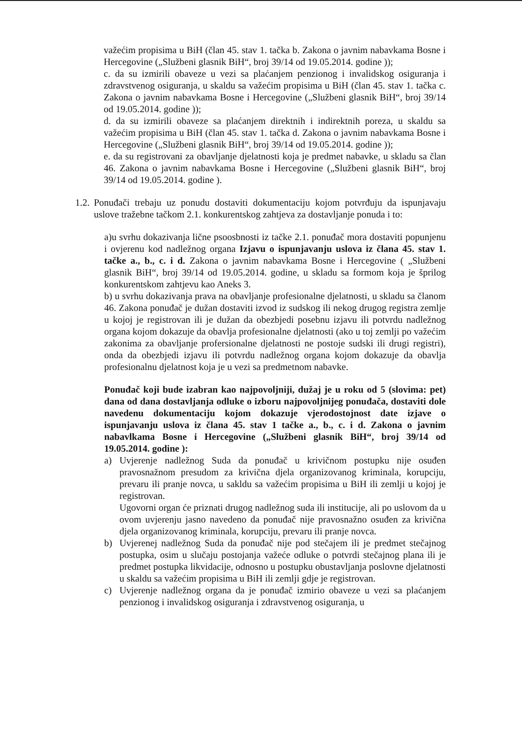važećim propisima u BiH (član 45. stav 1. tačka b. Zakona o javnim nabavkama Bosne i Hercegovine („Službeni glasnik BiH“, broj 39/14 od 19.05.2014. godine ));
c. da su izmirili obaveze u vezi sa plaćanjem penzionog i invalidskog osiguranja i zdravstvenog osiguranja, u skaldu sa važećim propisima u BiH (član 45. stav 1. tačka c. Zakona o javnim nabavkama Bosne i Hercegovine („Službeni glasnik BiH“, broj 39/14 od 19.05.2014. godine ));
d. da su izmirili obaveze sa plaćanjem direktnih i indirektnih poreza, u skaldu sa važećim propisima u BiH (član 45. stav 1. tačka d. Zakona o javnim nabavkama Bosne i Hercegovine („Službeni glasnik BiH“, broj 39/14 od 19.05.2014. godine ));
e. da su registrovani za obavljanje djelatnosti koja je predmet nabavke, u skladu sa član 46. Zakona o javnim nabavkama Bosne i Hercegovine („Službeni glasnik BiH“, broj 39/14 od 19.05.2014. godine ).
1.2.
Ponuđači trebaju uz ponudu dostaviti dokumentaciju kojom potvrđuju da ispunjavaju uslove tražebne tačkom 2.1. konkurentskog zahtjeva za dostavljanje ponuda i to:
a)u svrhu dokazivanja lične psoosbnosti iz tačke 2.1. ponuđač mora dostaviti popunjenu i ovjerenu kod nadležnog organa Izjavu o ispunjavanju uslova iz člana 45. stav 1. tačke a., b., c. i d. Zakona o javnim nabavkama Bosne i Hercegovine ( „Službeni glasnik BiH“, broj 39/14 od 19.05.2014. godine, u skladu sa formom koja je šprilog konkurentskom zahtjevu kao Aneks 3.
b) u svrhu dokazivanja prava na obavljanje profesionalne djelatnosti, u skladu sa članom 46. Zakona ponuđač je dužan dostaviti izvod iz sudskog ili nekog drugog registra zemlje u kojoj je registrovan ili je dužan da obezbjedi posebnu izjavu ili potvrdu nadležnog organa kojom dokazuje da obavlja profesionalne djelatnosti (ako u toj zemlji po važećim zakonima za obavljanje profersionalne djelatnosti ne postoje sudski ili drugi registri), onda da obezbjedi izjavu ili potvrdu nadležnog organa kojom dokazuje da obavlja profesionalnu djelatnost koja je u vezi sa predmetnom nabavke.
Ponuđač koji bude izabran kao najpovoljniji, dužaj je u roku od 5 (slovima: pet) dana od dana dostavljanja odluke o izboru najpovoljnijeg ponuđača, dostaviti dole navedenu dokumentaciju kojom dokazuje vjerodostojnost date izjave o ispunjavanju uslova iz člana 45. stav 1 tačke a., b., c. i d. Zakona o javnim nabavlkama Bosne i Hercegovine („Službeni glasnik BiH“, broj 39/14 od 19.05.2014. godine ):
a) Uvjerenje nadležnog Suda da ponuđač u krivičnom postupku nije osuđen pravosnažnom presudom za krivična djela organizovanog kriminala, korupciju, prevaru ili pranje novca, u sakldu sa važećim propisima u BiH ili zemlji u kojoj je registrovan.
Ugovorni organ će priznati drugog nadležnog suda ili institucije, ali po uslovom da u ovom uvjerenju jasno navedeno da ponuđač nije pravosnažno osuđen za krivična djela organizovanog kriminala, korupciju, prevaru ili pranje novca.
b) Uvjerenej nadležnog Suda da ponuđač nije pod stečajem ili je predmet stečajnog postupka, osim u slučaju postojanja važeće odluke o potvrdi stečajnog plana ili je predmet postupka likvidacije, odnosno u postupku obustavljanja poslovne djelatnosti u skaldu sa važećim propisima u BiH ili zemlji gdje je registrovan.
c) Uvjerenje nadležnog organa da je ponuđač izmirio obaveze u vezi sa plaćanjem penzionog i invalidskog osiguranja i zdravstvenog osiguranja, u